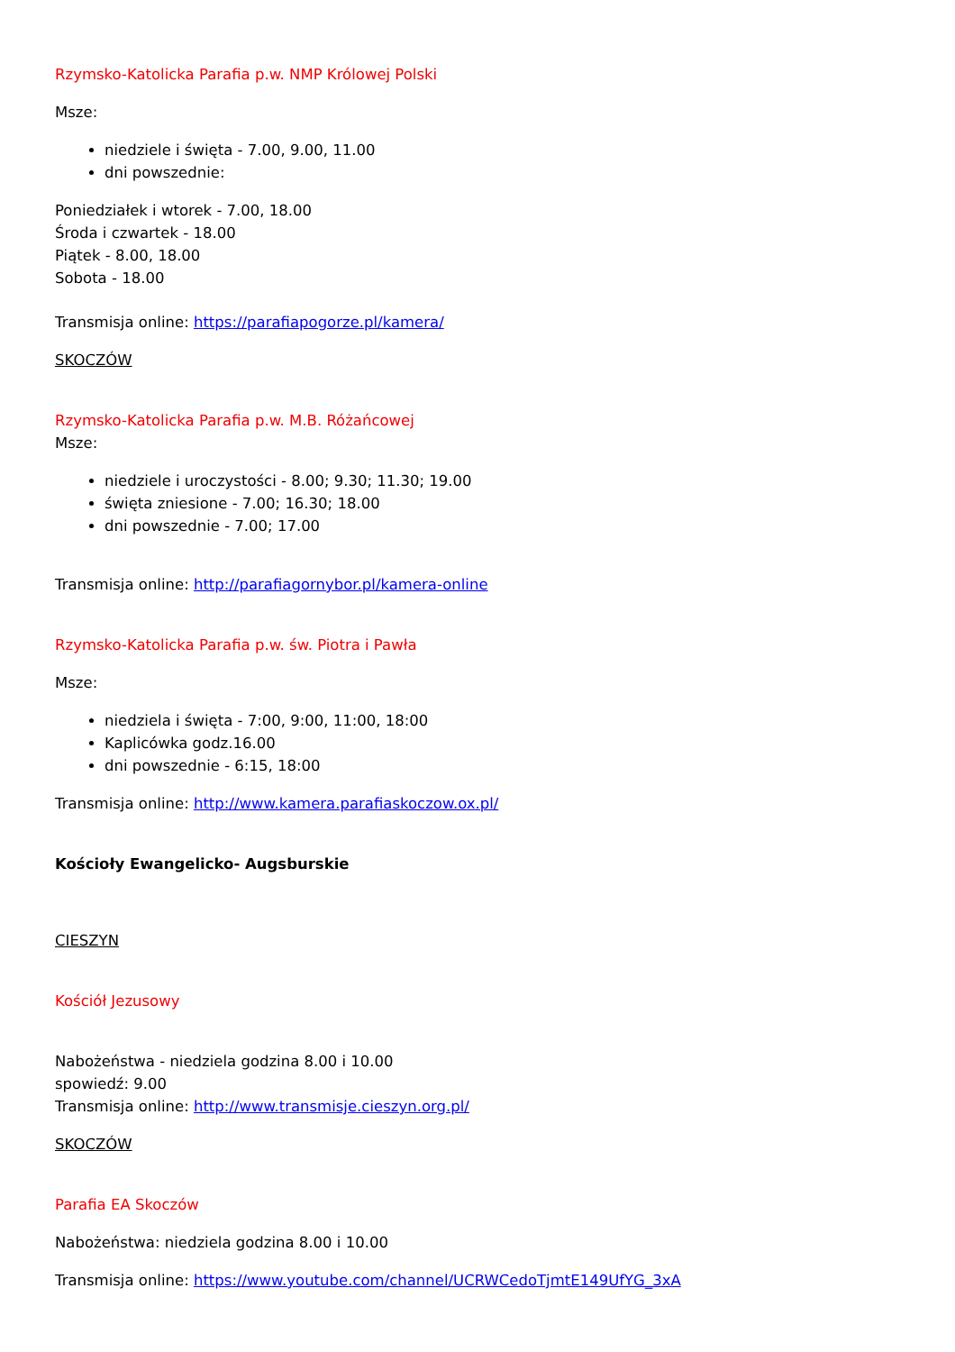Rzymsko-Katolicka Parafia p.w. NMP Królowej Polski
Msze:
niedziele i święta - 7.00, 9.00, 11.00
dni powszednie:
Poniedziałek i wtorek - 7.00, 18.00
Środa i czwartek - 18.00
Piątek - 8.00, 18.00
Sobota - 18.00
Transmisja online: https://parafiapogorze.pl/kamera/
SKOCZÓW
Rzymsko-Katolicka Parafia p.w. M.B. Różańcowej
Msze:
niedziele i uroczystości - 8.00; 9.30; 11.30; 19.00
święta zniesione - 7.00; 16.30; 18.00
dni powszednie - 7.00; 17.00
Transmisja online: http://parafiagornybor.pl/kamera-online
Rzymsko-Katolicka Parafia p.w. św. Piotra i Pawła
Msze:
niedziela i święta - 7:00, 9:00, 11:00, 18:00
Kaplicówka godz.16.00
dni powszednie - 6:15, 18:00
Transmisja online: http://www.kamera.parafiaskoczow.ox.pl/
Kościoły Ewangelicko- Augsburskie
CIESZYN
Kościół Jezusowy
Nabożeństwa - niedziela godzina 8.00 i 10.00
spowiedź: 9.00
Transmisja online: http://www.transmisje.cieszyn.org.pl/
SKOCZÓW
Parafia EA Skoczów
Nabożeństwa: niedziela godzina 8.00 i 10.00
Transmisja online: https://www.youtube.com/channel/UCRWCedoTjmtE149UfYG_3xA